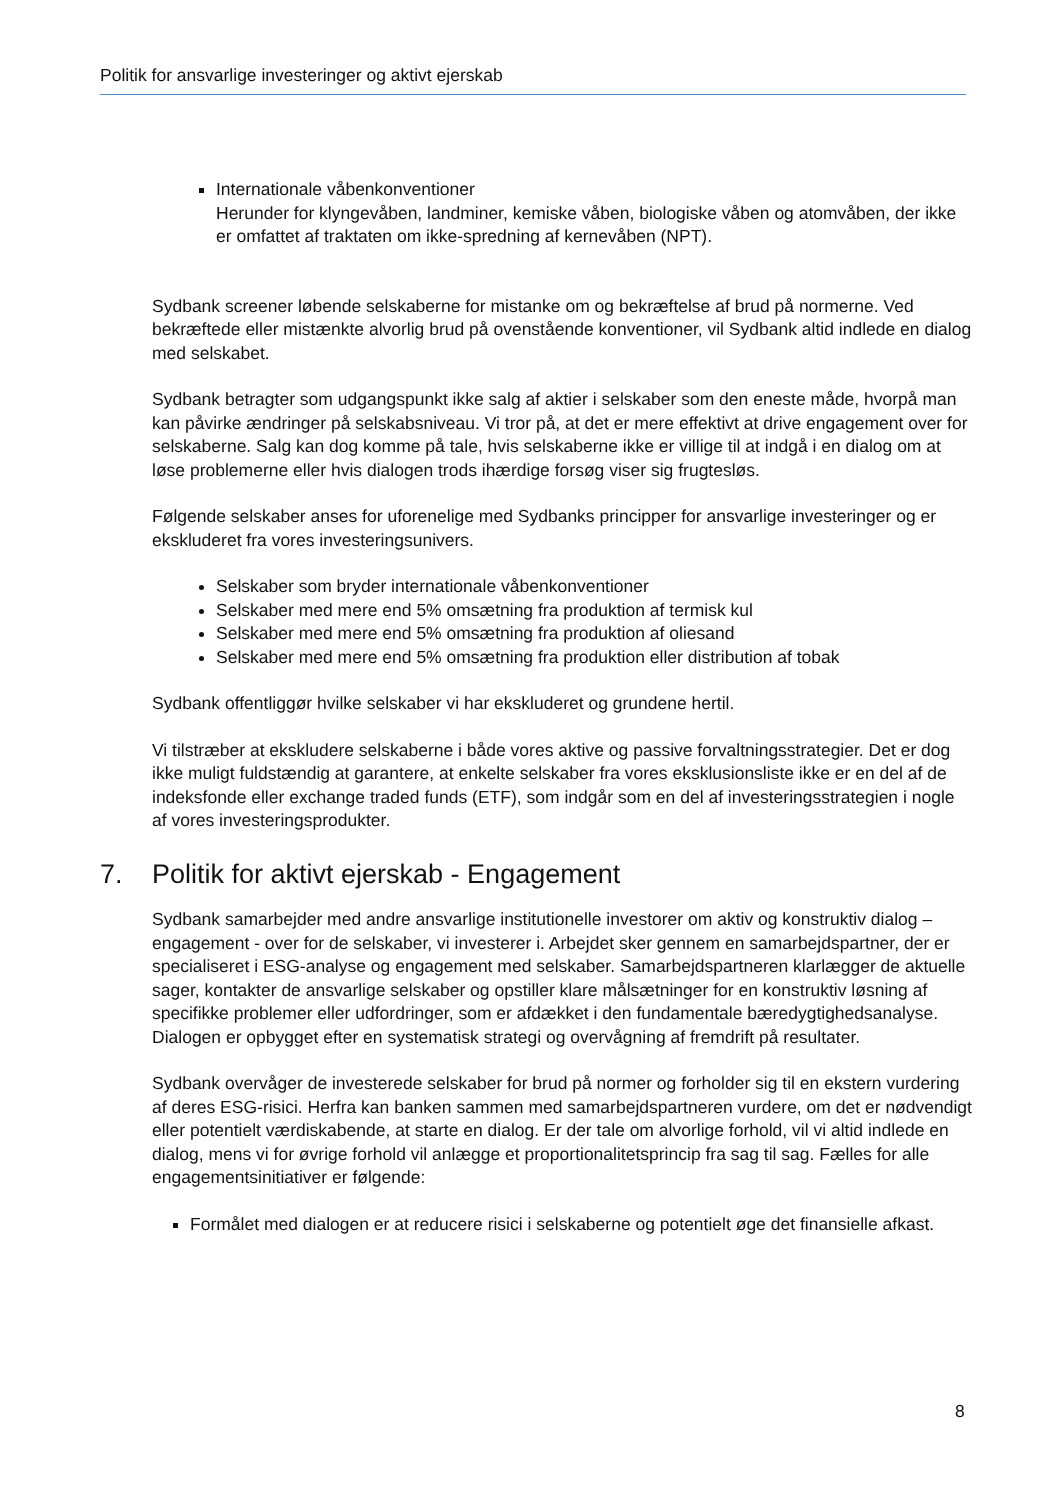Politik for ansvarlige investeringer og aktivt ejerskab
Internationale våbenkonventioner
Herunder for klyngevåben, landminer, kemiske våben, biologiske våben og atomvåben, der ikke er omfattet af traktaten om ikke-spredning af kernevåben (NPT).
Sydbank screener løbende selskaberne for mistanke om og bekræftelse af brud på normerne. Ved bekræftede eller mistænkte alvorlig brud på ovenstående konventioner, vil Sydbank altid indlede en dialog med selskabet.
Sydbank betragter som udgangspunkt ikke salg af aktier i selskaber som den eneste måde, hvorpå man kan påvirke ændringer på selskabsniveau. Vi tror på, at det er mere effektivt at drive engagement over for selskaberne. Salg kan dog komme på tale, hvis selskaberne ikke er villige til at indgå i en dialog om at løse problemerne eller hvis dialogen trods ihærdige forsøg viser sig frugtesløs.
Følgende selskaber anses for uforenelige med Sydbanks principper for ansvarlige investeringer og er ekskluderet fra vores investeringsunivers.
Selskaber som bryder internationale våbenkonventioner
Selskaber med mere end 5% omsætning fra produktion af termisk kul
Selskaber med mere end 5% omsætning fra produktion af oliesand
Selskaber med mere end 5% omsætning fra produktion eller distribution af tobak
Sydbank offentliggør hvilke selskaber vi har ekskluderet og grundene hertil.
Vi tilstræber at ekskludere selskaberne i både vores aktive og passive forvaltningsstrategier. Det er dog ikke muligt fuldstændig at garantere, at enkelte selskaber fra vores eksklusionsliste ikke er en del af de indeksfonde eller exchange traded funds (ETF), som indgår som en del af investeringsstrategien i nogle af vores investeringsprodukter.
7. Politik for aktivt ejerskab - Engagement
Sydbank samarbejder med andre ansvarlige institutionelle investorer om aktiv og konstruktiv dialog – engagement - over for de selskaber, vi investerer i. Arbejdet sker gennem en samarbejdspartner, der er specialiseret i ESG-analyse og engagement med selskaber. Samarbejdspartneren klarlægger de aktuelle sager, kontakter de ansvarlige selskaber og opstiller klare målsætninger for en konstruktiv løsning af specifikke problemer eller udfordringer, som er afdækket i den fundamentale bæredygtighedsanalyse. Dialogen er opbygget efter en systematisk strategi og overvågning af fremdrift på resultater.
Sydbank overvåger de investerede selskaber for brud på normer og forholder sig til en ekstern vurdering af deres ESG-risici. Herfra kan banken sammen med samarbejdspartneren vurdere, om det er nødvendigt eller potentielt værdiskabende, at starte en dialog. Er der tale om alvorlige forhold, vil vi altid indlede en dialog, mens vi for øvrige forhold vil anlægge et proportionalitetsprincip fra sag til sag. Fælles for alle engagementsinitiativer er følgende:
Formålet med dialogen er at reducere risici i selskaberne og potentielt øge det finansielle afkast.
8